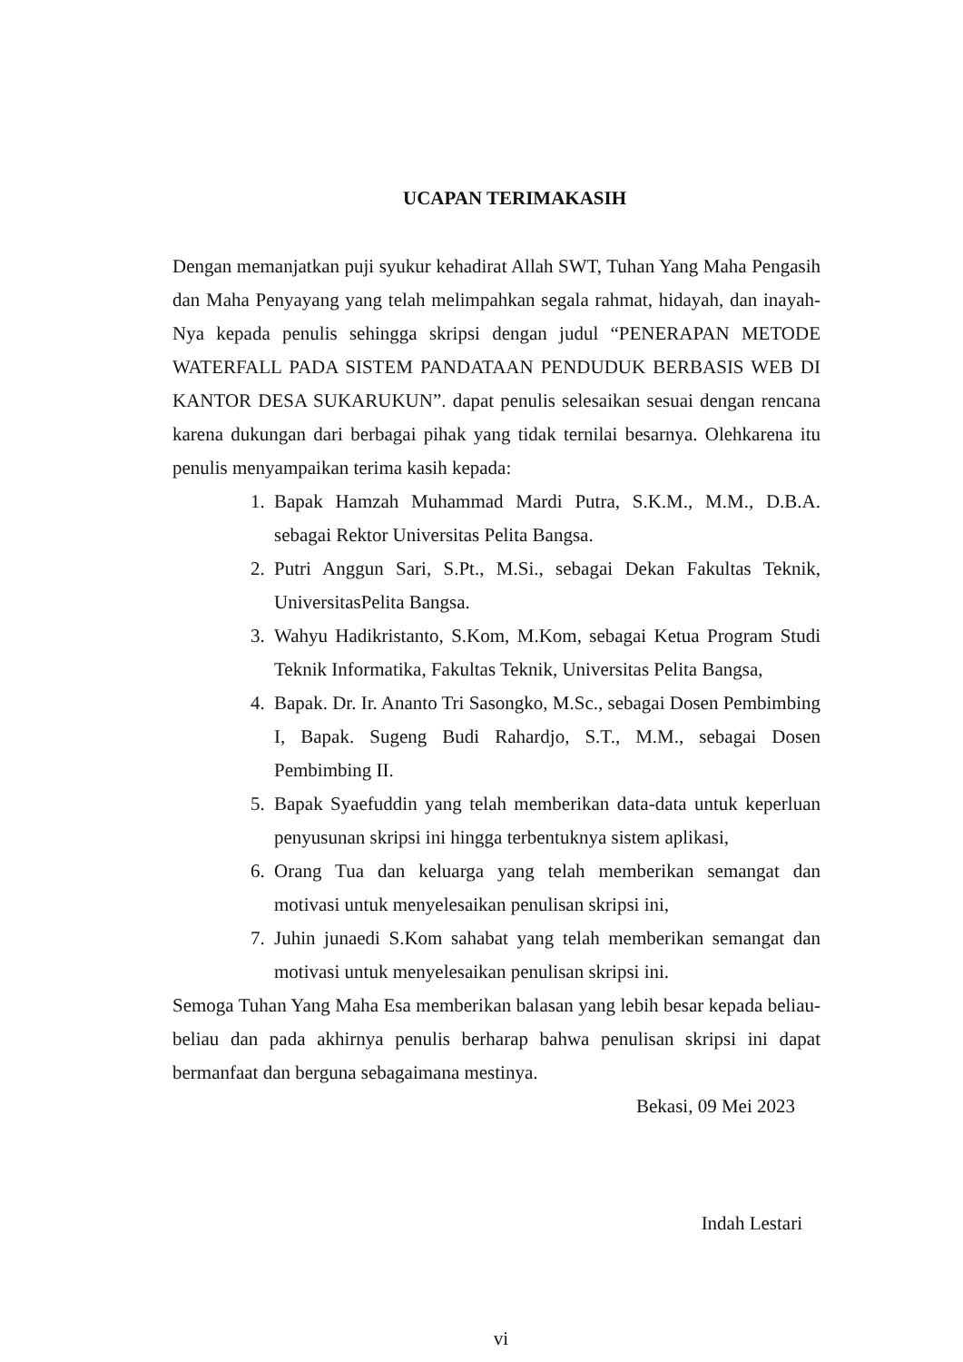UCAPAN TERIMAKASIH
Dengan memanjatkan puji syukur kehadirat Allah SWT, Tuhan Yang Maha Pengasih dan Maha Penyayang yang telah melimpahkan segala rahmat, hidayah, dan inayah-Nya kepada penulis sehingga skripsi dengan judul “PENERAPAN METODE WATERFALL PADA SISTEM PANDATAAN PENDUDUK BERBASIS WEB DI KANTOR DESA SUKARUKUN”. dapat penulis selesaikan sesuai dengan rencana karena dukungan dari berbagai pihak yang tidak ternilai besarnya. Olehkarena itu penulis menyampaikan terima kasih kepada:
1. Bapak Hamzah Muhammad Mardi Putra, S.K.M., M.M., D.B.A. sebagai Rektor Universitas Pelita Bangsa.
2. Putri Anggun Sari, S.Pt., M.Si., sebagai Dekan Fakultas Teknik, UniversitasPelita Bangsa.
3. Wahyu Hadikristanto, S.Kom, M.Kom, sebagai Ketua Program Studi Teknik Informatika, Fakultas Teknik, Universitas Pelita Bangsa,
4. Bapak. Dr. Ir. Ananto Tri Sasongko, M.Sc., sebagai Dosen Pembimbing I, Bapak. Sugeng Budi Rahardjo, S.T., M.M., sebagai Dosen Pembimbing II.
5. Bapak Syaefuddin yang telah memberikan data-data untuk keperluan penyusunan skripsi ini hingga terbentuknya sistem aplikasi,
6. Orang Tua dan keluarga yang telah memberikan semangat dan motivasi untuk menyelesaikan penulisan skripsi ini,
7. Juhin junaedi S.Kom sahabat yang telah memberikan semangat dan motivasi untuk menyelesaikan penulisan skripsi ini.
Semoga Tuhan Yang Maha Esa memberikan balasan yang lebih besar kepada beliau- beliau dan pada akhirnya penulis berharap bahwa penulisan skripsi ini dapat bermanfaat dan berguna sebagaimana mestinya.
Bekasi, 09 Mei 2023
Indah Lestari
vi